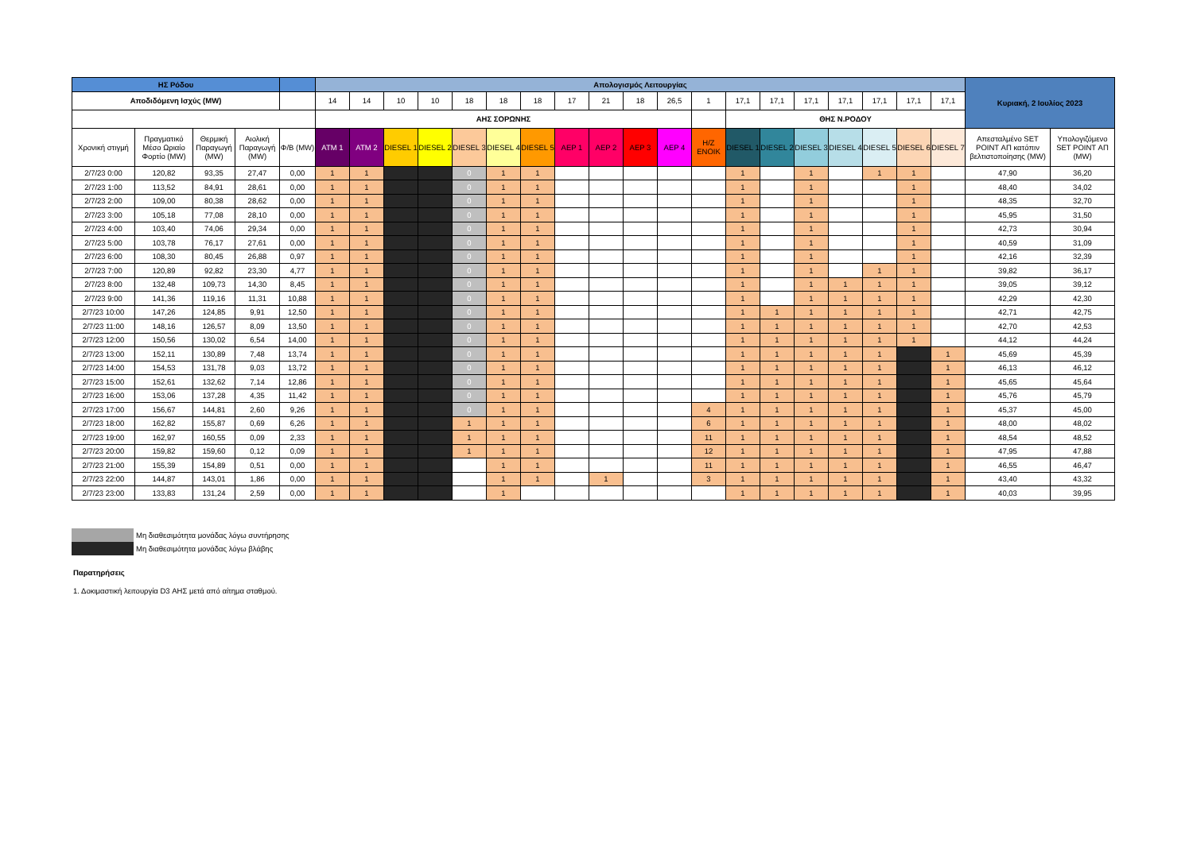| ΗΣ Ρόδου | | | | | Απολογισμός Λειτουργίας | | | | | | | | | | | | | | | | | | | Κυριακή, 2 Ιουλίος 2023 | |
| --- | --- | --- | --- | --- | --- | --- | --- | --- | --- | --- | --- | --- | --- | --- | --- | --- | --- | --- | --- | --- | --- | --- | --- | --- | --- |
| Αποδιδόμενη Ισχύς (MW) | | | | | 14 | 14 | 10 | 10 | 18 | 18 | 18 | 17 | 21 | 18 | 26,5 | 1 | 17,1 | 17,1 | 17,1 | 17,1 | 17,1 | 17,1 | 17,1 | | |
| | | | | | ΑΗΣ ΣΟΡΩΝΗΣ | | | | | | | | | | | | ΘΗΣ Ν.ΡΟΔΟΥ | | | | | | | | |
| Χρονική στιγμή | Πραγματικό Μέσο Ωριαίο Φορτίο (MW) | Θερμική Παραγωγή (MW) | Αιολική Παραγωγή (MW) | Φ/Β (MW) | ATM 1 | ATM 2 | DIESEL 1 | DIESEL 2 | DIESEL 3 | DIESEL 4 | DIESEL 5 | ΑΕΡ 1 | ΑΕΡ 2 | ΑΕΡ 3 | ΑΕΡ 4 | Η/Ζ ΕΝΟΙΚ | DIESEL 1 | DIESEL 2 | DIESEL 3 | DIESEL 4 | DIESEL 5 | DIESEL 6 | DIESEL 7 | Απεσταλμένο SET POINT ΑΠ κατόπιν βελτιστοποίησης (MW) | Υπολογιζόμενο SET POINT ΑΠ (MW) |
| 2/7/23 0:00 | 120,82 | 93,35 | 27,47 | 0,00 | 1 | 1 | | | 0 | 1 | 1 | | | | | | 1 | | 1 | | 1 | 1 | | 47,90 | 36,20 |
| 2/7/23 1:00 | 113,52 | 84,91 | 28,61 | 0,00 | 1 | 1 | | | 0 | 1 | 1 | | | | | | 1 | | 1 | | | 1 | | 48,40 | 34,02 |
| 2/7/23 2:00 | 109,00 | 80,38 | 28,62 | 0,00 | 1 | 1 | | | 0 | 1 | 1 | | | | | | 1 | | 1 | | | 1 | | 48,35 | 32,70 |
| 2/7/23 3:00 | 105,18 | 77,08 | 28,10 | 0,00 | 1 | 1 | | | 0 | 1 | 1 | | | | | | 1 | | 1 | | | 1 | | 45,95 | 31,50 |
| 2/7/23 4:00 | 103,40 | 74,06 | 29,34 | 0,00 | 1 | 1 | | | 0 | 1 | 1 | | | | | | 1 | | 1 | | | 1 | | 42,73 | 30,94 |
| 2/7/23 5:00 | 103,78 | 76,17 | 27,61 | 0,00 | 1 | 1 | | | 0 | 1 | 1 | | | | | | 1 | | 1 | | | 1 | | 40,59 | 31,09 |
| 2/7/23 6:00 | 108,30 | 80,45 | 26,88 | 0,97 | 1 | 1 | | | 0 | 1 | 1 | | | | | | 1 | | 1 | | | 1 | | 42,16 | 32,39 |
| 2/7/23 7:00 | 120,89 | 92,82 | 23,30 | 4,77 | 1 | 1 | | | 0 | 1 | 1 | | | | | | 1 | | 1 | | 1 | 1 | | 39,82 | 36,17 |
| 2/7/23 8:00 | 132,48 | 109,73 | 14,30 | 8,45 | 1 | 1 | | | 0 | 1 | 1 | | | | | | 1 | | 1 | 1 | 1 | 1 | | 39,05 | 39,12 |
| 2/7/23 9:00 | 141,36 | 119,16 | 11,31 | 10,88 | 1 | 1 | | | 0 | 1 | 1 | | | | | | 1 | | 1 | 1 | 1 | 1 | | 42,29 | 42,30 |
| 2/7/23 10:00 | 147,26 | 124,85 | 9,91 | 12,50 | 1 | 1 | | | 0 | 1 | 1 | | | | | | 1 | 1 | 1 | 1 | 1 | 1 | | 42,71 | 42,75 |
| 2/7/23 11:00 | 148,16 | 126,57 | 8,09 | 13,50 | 1 | 1 | | | 0 | 1 | 1 | | | | | | 1 | 1 | 1 | 1 | 1 | 1 | | 42,70 | 42,53 |
| 2/7/23 12:00 | 150,56 | 130,02 | 6,54 | 14,00 | 1 | 1 | | | 0 | 1 | 1 | | | | | | 1 | 1 | 1 | 1 | 1 | 1 | | 44,12 | 44,24 |
| 2/7/23 13:00 | 152,11 | 130,89 | 7,48 | 13,74 | 1 | 1 | | | 0 | 1 | 1 | | | | | | 1 | 1 | 1 | 1 | 1 | | 1 | 45,69 | 45,39 |
| 2/7/23 14:00 | 154,53 | 131,78 | 9,03 | 13,72 | 1 | 1 | | | 0 | 1 | 1 | | | | | | 1 | 1 | 1 | 1 | 1 | | 1 | 46,13 | 46,12 |
| 2/7/23 15:00 | 152,61 | 132,62 | 7,14 | 12,86 | 1 | 1 | | | 0 | 1 | 1 | | | | | | 1 | 1 | 1 | 1 | 1 | | 1 | 45,65 | 45,64 |
| 2/7/23 16:00 | 153,06 | 137,28 | 4,35 | 11,42 | 1 | 1 | | | 0 | 1 | 1 | | | | | | 1 | 1 | 1 | 1 | 1 | | 1 | 45,76 | 45,79 |
| 2/7/23 17:00 | 156,67 | 144,81 | 2,60 | 9,26 | 1 | 1 | | | 0 | 1 | 1 | | | | | 4 | 1 | 1 | 1 | 1 | 1 | | 1 | 45,37 | 45,00 |
| 2/7/23 18:00 | 162,82 | 155,87 | 0,69 | 6,26 | 1 | 1 | | | 1 | 1 | 1 | | | | | 6 | 1 | 1 | 1 | 1 | 1 | | 1 | 48,00 | 48,02 |
| 2/7/23 19:00 | 162,97 | 160,55 | 0,09 | 2,33 | 1 | 1 | | | 1 | 1 | 1 | | | | | 11 | 1 | 1 | 1 | 1 | 1 | | 1 | 48,54 | 48,52 |
| 2/7/23 20:00 | 159,82 | 159,60 | 0,12 | 0,09 | 1 | 1 | | | 1 | 1 | 1 | | | | | 12 | 1 | 1 | 1 | 1 | 1 | | 1 | 47,95 | 47,88 |
| 2/7/23 21:00 | 155,39 | 154,89 | 0,51 | 0,00 | 1 | 1 | | | | 1 | 1 | | | | | 11 | 1 | 1 | 1 | 1 | 1 | | 1 | 46,55 | 46,47 |
| 2/7/23 22:00 | 144,87 | 143,01 | 1,86 | 0,00 | 1 | 1 | | | | 1 | 1 | | 1 | | | 3 | 1 | 1 | 1 | 1 | 1 | | 1 | 43,40 | 43,32 |
| 2/7/23 23:00 | 133,83 | 131,24 | 2,59 | 0,00 | 1 | 1 | | | | 1 | | | | | | | 1 | 1 | 1 | 1 | 1 | | 1 | 40,03 | 39,95 |
Μη διαθεσιμότητα μονάδας λόγω συντήρησης
Μη διαθεσιμότητα μονάδας λόγω βλάβης
Παρατηρήσεις
1. Δοκιμαστική λειτουργία D3 ΑΗΣ μετά από αίτημα σταθμού.